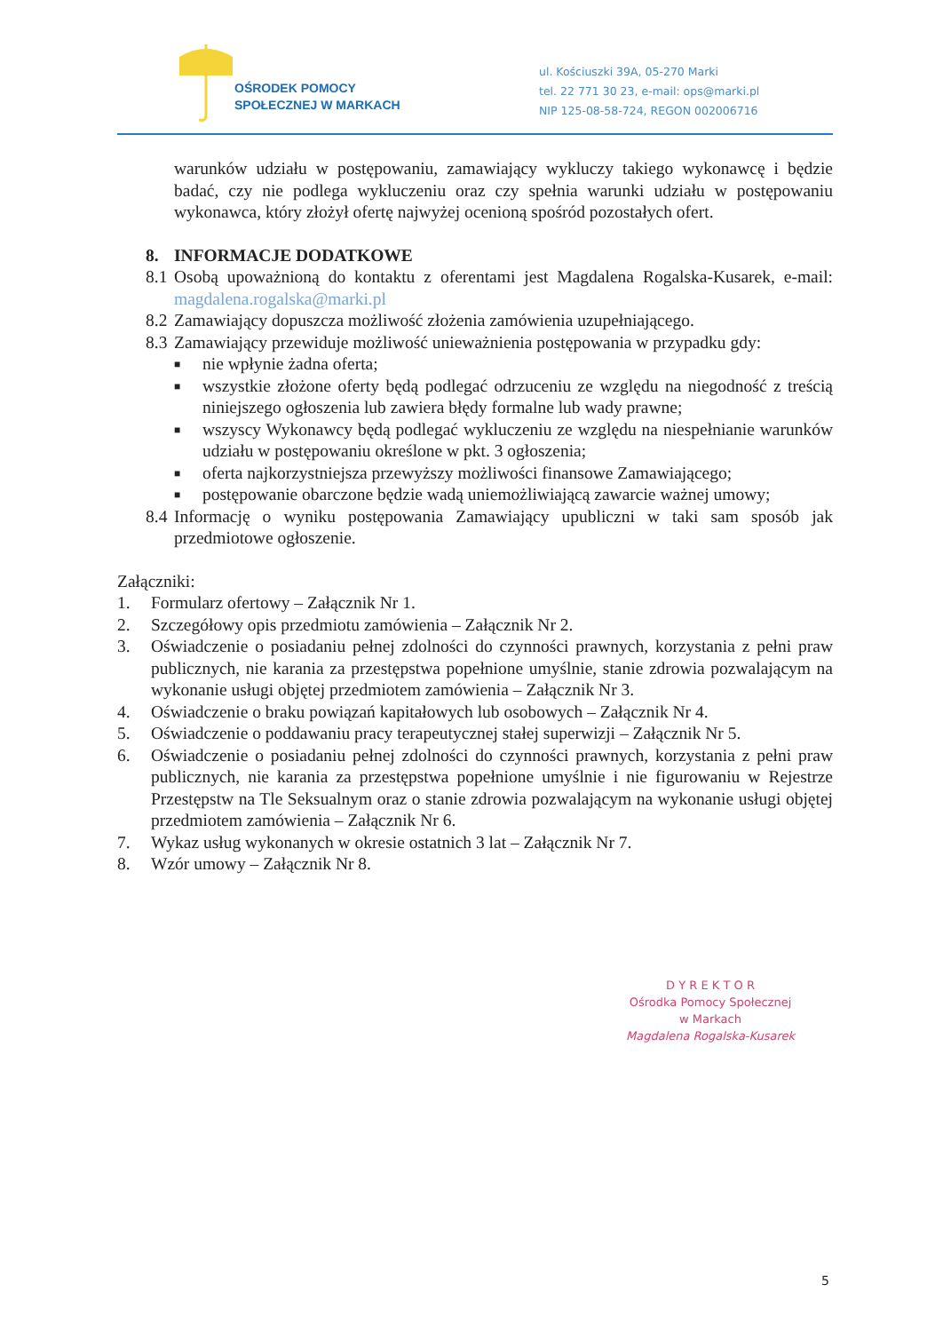OŚRODEK POMOCY
SPOŁECZNEJ W MARKACH
ul. Kościuszki 39A, 05-270 Marki
tel. 22 771 30 23, e-mail: ops@marki.pl
NIP 125-08-58-724, REGON 002006716
warunków udziału w postępowaniu, zamawiający wykluczy takiego wykonawcę i będzie badać, czy nie podlega wykluczeniu oraz czy spełnia warunki udziału w postępowaniu wykonawca, który złożył ofertę najwyżej ocenioną spośród pozostałych ofert.
8. INFORMACJE DODATKOWE
8.1 Osobą upoważnioną do kontaktu z oferentami jest Magdalena Rogalska-Kusarek, e-mail: magdalena.rogalska@marki.pl
8.2 Zamawiający dopuszcza możliwość złożenia zamówienia uzupełniającego.
8.3 Zamawiający przewiduje możliwość unieważnienia postępowania w przypadku gdy:
■ nie wpłynie żadna oferta;
■ wszystkie złożone oferty będą podlegać odrzuceniu ze względu na niegodność z treścią niniejszego ogłoszenia lub zawiera błędy formalne lub wady prawne;
■ wszyscy Wykonawcy będą podlegać wykluczeniu ze względu na niespełnianie warunków udziału w postępowaniu określone w pkt. 3 ogłoszenia;
■ oferta najkorzystniejsza przewyższy możliwości finansowe Zamawiającego;
■ postępowanie obarczone będzie wadą uniemożliwiającą zawarcie ważnej umowy;
8.4 Informację o wyniku postępowania Zamawiający upubliczni w taki sam sposób jak przedmiotowe ogłoszenie.
Załączniki:
1. Formularz ofertowy – Załącznik Nr 1.
2. Szczegółowy opis przedmiotu zamówienia – Załącznik Nr 2.
3. Oświadczenie o posiadaniu pełnej zdolności do czynności prawnych, korzystania z pełni praw publicznych, nie karania za przestępstwa popełnione umyślnie, stanie zdrowia pozwalającym na wykonanie usługi objętej przedmiotem zamówienia – Załącznik Nr 3.
4. Oświadczenie o braku powiązań kapitałowych lub osobowych – Załącznik Nr 4.
5. Oświadczenie o poddawaniu pracy terapeutycznej stałej superwizji – Załącznik Nr 5.
6. Oświadczenie o posiadaniu pełnej zdolności do czynności prawnych, korzystania z pełni praw publicznych, nie karania za przestępstwa popełnione umyślnie i nie figurowaniu w Rejestrze Przestępstw na Tle Seksualnym oraz o stanie zdrowia pozwalającym na wykonanie usługi objętej przedmiotem zamówienia – Załącznik Nr 6.
7. Wykaz usług wykonanych w okresie ostatnich 3 lat – Załącznik Nr 7.
8. Wzór umowy – Załącznik Nr 8.
D Y R E K T O R
Ośrodka Pomocy Społecznej
w Markach
Magdalena Rogalska-Kusarek
5